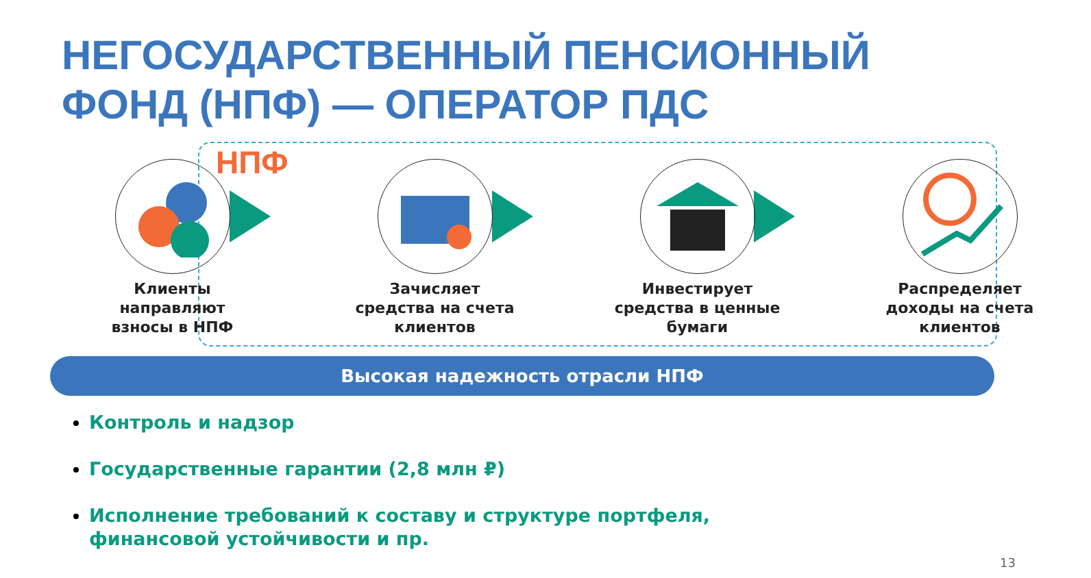НЕГОСУДАРСТВЕННЫЙ ПЕНСИОННЫЙ
ФОНД (НПФ) — ОПЕРАТОР ПДС
НПФ
Клиенты
направляют
взносы в НПФ
Зачисляет
средства на счета
клиентов
Инвестирует
средства в ценные
бумаги
Распределяет
доходы на счета
клиентов
Высокая надежность отрасли НПФ
Контроль и надзор
Государственные гарантии (2,8 млн ₽)
Исполнение требований к составу и структуре портфеля,
финансовой устойчивости и пр.
13